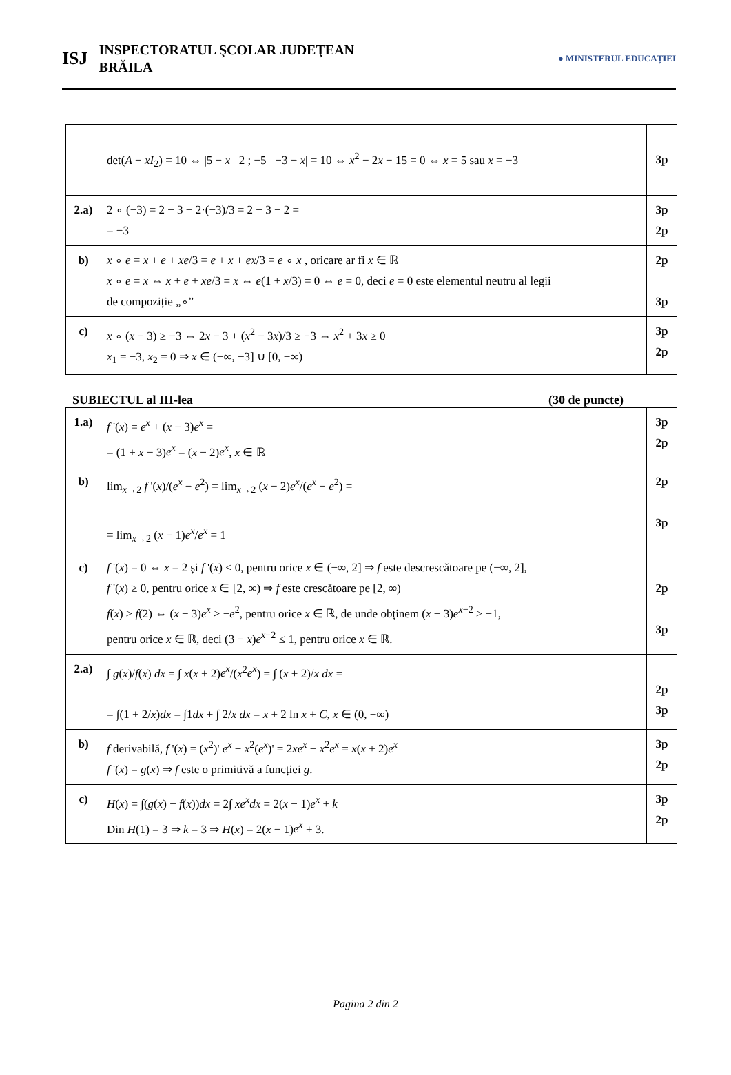ISJ
INSPECTORATUL ŞCOLAR JUDEŢEAN
BRĂILA
● MINISTERUL EDUCAȚIEI
| | det( A − xI<sub>2</sub>) = 10 ⇔ /5 − x 2 ; −5 −3 − x / = 10 ⇔ x<sup>2</sup> − 2 x − 15 = 0 ⇔ x = 5 sau x = −3 | 3p |
| 2.a) | 2 ∘ (−3) = 2 − 3 + 2·(−3)/3 = 2 − 3 − 2 = = −3 | 3p 2p |
| b) | x ∘ e = x + e + xe /3 = e + x + ex /3 = e ∘ x , oricare ar fi x ∈ ℝ x ∘ e = x ⇔ x + e + xe /3 = x ⇔ e (1 + x /3) = 0 ⇔ e = 0, deci e = 0 este elementul neutru al legii de compoziție „∘” | 2p 3p |
| c) | x ∘ ( x − 3) ≥ −3 ⇔ 2 x − 3 + ( x<sup>2</sup> − 3 x )/3 ≥ −3 ⇔ x<sup>2</sup> + 3 x ≥ 0 x<sub>1</sub> = −3, x<sub>2</sub> = 0 ⇒ x ∈ (−∞, −3] ∪ [0, +∞) | 3p 2p |
SUBIECTUL al III-lea (30 de puncte)
| 1.a) | f '( x ) = e<sup>x</sup> + ( x − 3) e<sup>x</sup> = = (1 + x − 3) e<sup>x</sup> = ( x − 2) e<sup>x</sup> , x ∈ ℝ | 3p 2p |
| b) | lim<sub>x→2</sub> f '( x )/( e<sup>x</sup> − e<sup>2</sup>) = lim<sub>x→2</sub> ( x − 2) e<sup>x</sup> /( e<sup>x</sup> − e<sup>2</sup>) = = lim<sub>x→2</sub> ( x − 1) e<sup>x</sup> / e<sup>x</sup> = 1 | 2p 3p |
| c) | f '( x ) = 0 ⇔ x = 2 și f '( x ) ≤ 0, pentru orice x ∈ (−∞, 2] ⇒ f este descrescătoare pe (−∞, 2], f '( x ) ≥ 0, pentru orice x ∈ [2, ∞) ⇒ f este crescătoare pe [2, ∞) f ( x ) ≥ f (2) ⇔ ( x − 3) e<sup>x</sup> ≥ − e<sup>2</sup>, pentru orice x ∈ ℝ, de unde obținem ( x − 3) e<sup>x−2</sup> ≥ −1, pentru orice x ∈ ℝ, deci (3 − x ) e<sup>x−2</sup> ≤ 1, pentru orice x ∈ ℝ. | 2p 3p |
| 2.a) | ∫ g ( x )/ f ( x ) dx = ∫ x ( x + 2) e<sup>x</sup> /( x<sup>2</sup> e<sup>x</sup> ) = ∫ ( x + 2)/ x dx = = ∫(1 + 2/ x ) dx = ∫1 dx + ∫ 2/ x dx = x + 2 ln x + C , x ∈ (0, +∞) | 2p 3p |
| b) | f derivabilă, f '( x ) = ( x<sup>2</sup>)' e<sup>x</sup> + x<sup>2</sup>( e<sup>x</sup> )' = 2 xe<sup>x</sup> + x<sup>2</sup> e<sup>x</sup> = x ( x + 2) e<sup>x</sup> f '( x ) = g ( x ) ⇒ f este o primitivă a funcției g . | 3p 2p |
| c) | H ( x ) = ∫( g ( x ) − f ( x )) dx = 2∫ xe<sup>x</sup>dx = 2( x − 1) e<sup>x</sup> + k Din H (1) = 3 ⇒ k = 3 ⇒ H ( x ) = 2( x − 1) e<sup>x</sup> + 3. | 3p 2p |
Pagina 2 din 2